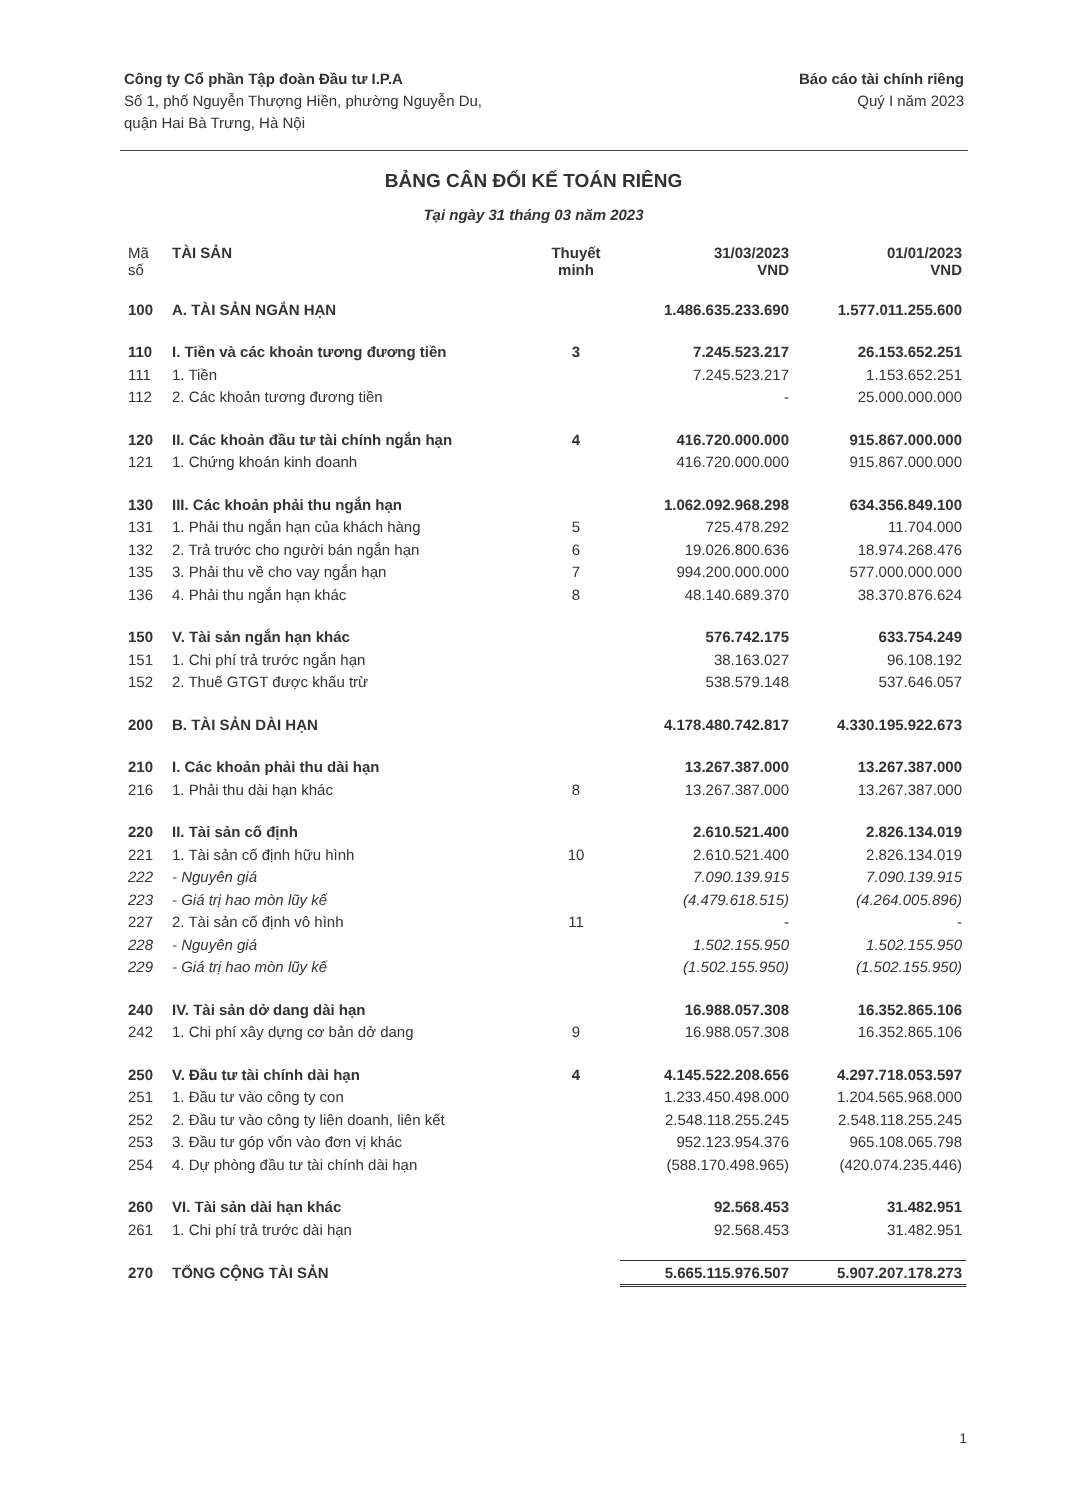Công ty Cổ phần Tập đoàn Đầu tư I.P.A
Số 1, phố Nguyễn Thượng Hiền, phường Nguyễn Du,
quận Hai Bà Trưng, Hà Nội
Báo cáo tài chính riêng
Quý I năm 2023
BẢNG CÂN ĐỐI KẾ TOÁN RIÊNG
Tại ngày 31 tháng 03 năm 2023
| Mã số | TÀI SẢN | Thuyết minh | 31/03/2023 VND | 01/01/2023 VND |
| --- | --- | --- | --- | --- |
| 100 | A. TÀI SẢN NGẮN HẠN | | 1.486.635.233.690 | 1.577.011.255.600 |
| 110 | I. Tiền và các khoản tương đương tiền | 3 | 7.245.523.217 | 26.153.652.251 |
| 111 | 1. Tiền | | 7.245.523.217 | 1.153.652.251 |
| 112 | 2. Các khoản tương đương tiền | | - | 25.000.000.000 |
| 120 | II. Các khoản đầu tư tài chính ngắn hạn | 4 | 416.720.000.000 | 915.867.000.000 |
| 121 | 1. Chứng khoán kinh doanh | | 416.720.000.000 | 915.867.000.000 |
| 130 | III. Các khoản phải thu ngắn hạn | | 1.062.092.968.298 | 634.356.849.100 |
| 131 | 1. Phải thu ngắn hạn của khách hàng | 5 | 725.478.292 | 11.704.000 |
| 132 | 2. Trả trước cho người bán ngắn hạn | 6 | 19.026.800.636 | 18.974.268.476 |
| 135 | 3. Phải thu về cho vay ngắn hạn | 7 | 994.200.000.000 | 577.000.000.000 |
| 136 | 4. Phải thu ngắn hạn khác | 8 | 48.140.689.370 | 38.370.876.624 |
| 150 | V. Tài sản ngắn hạn khác | | 576.742.175 | 633.754.249 |
| 151 | 1. Chi phí trả trước ngắn hạn | | 38.163.027 | 96.108.192 |
| 152 | 2. Thuế GTGT được khấu trừ | | 538.579.148 | 537.646.057 |
| 200 | B. TÀI SẢN DÀI HẠN | | 4.178.480.742.817 | 4.330.195.922.673 |
| 210 | I. Các khoản phải thu dài hạn | | 13.267.387.000 | 13.267.387.000 |
| 216 | 1. Phải thu dài hạn khác | 8 | 13.267.387.000 | 13.267.387.000 |
| 220 | II. Tài sản cố định | | 2.610.521.400 | 2.826.134.019 |
| 221 | 1. Tài sản cố định hữu hình | 10 | 2.610.521.400 | 2.826.134.019 |
| 222 | - Nguyên giá | | 7.090.139.915 | 7.090.139.915 |
| 223 | - Giá trị hao mòn lũy kế | | (4.479.618.515) | (4.264.005.896) |
| 227 | 2. Tài sản cố định vô hình | 11 | - | - |
| 228 | - Nguyên giá | | 1.502.155.950 | 1.502.155.950 |
| 229 | - Giá trị hao mòn lũy kế | | (1.502.155.950) | (1.502.155.950) |
| 240 | IV. Tài sản dở dang dài hạn | | 16.988.057.308 | 16.352.865.106 |
| 242 | 1. Chi phí xây dựng cơ bản dở dang | 9 | 16.988.057.308 | 16.352.865.106 |
| 250 | V. Đầu tư tài chính dài hạn | 4 | 4.145.522.208.656 | 4.297.718.053.597 |
| 251 | 1. Đầu tư vào công ty con | | 1.233.450.498.000 | 1.204.565.968.000 |
| 252 | 2. Đầu tư vào công ty liên doanh, liên kết | | 2.548.118.255.245 | 2.548.118.255.245 |
| 253 | 3. Đầu tư góp vốn vào đơn vị khác | | 952.123.954.376 | 965.108.065.798 |
| 254 | 4. Dự phòng đầu tư tài chính dài hạn | | (588.170.498.965) | (420.074.235.446) |
| 260 | VI. Tài sản dài hạn khác | | 92.568.453 | 31.482.951 |
| 261 | 1. Chi phí trả trước dài hạn | | 92.568.453 | 31.482.951 |
| 270 | TỔNG CỘNG TÀI SẢN | | 5.665.115.976.507 | 5.907.207.178.273 |
1